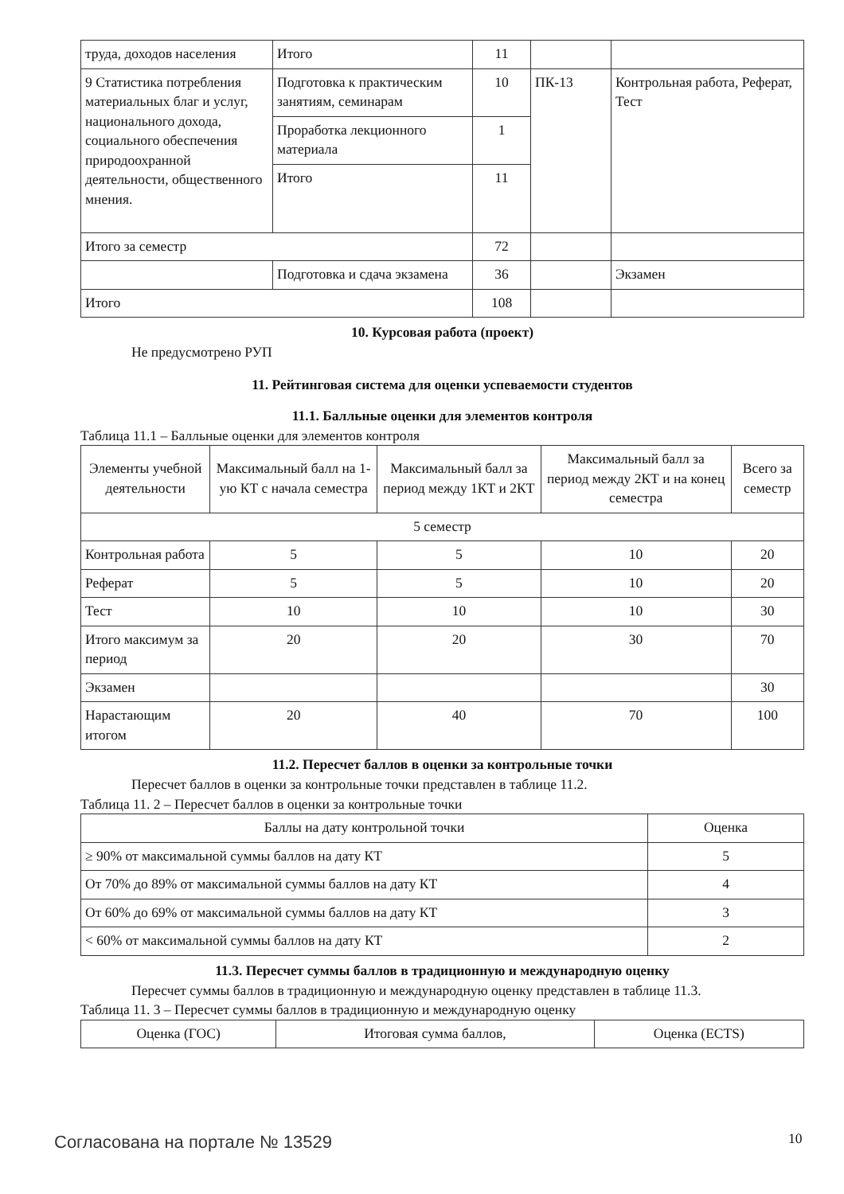| труда, доходов населения | Итого | 11 | | |
| 9 Статистика потребления материальных благ и услуг, национального дохода, социального обеспечения природоохранной деятельности, общественного мнения. | Подготовка к практическим занятиям, семинарам | 10 | ПК-13 | Контрольная работа, Реферат, Тест |
| | Проработка лекционного материала | 1 | | |
| | Итого | 11 | | |
| Итого за семестр | | 72 | | |
| | Подготовка и сдача экзамена | 36 | | Экзамен |
| Итого | | 108 | | |
10. Курсовая работа (проект)
Не предусмотрено РУП
11. Рейтинговая система для оценки успеваемости студентов
11.1. Балльные оценки для элементов контроля
Таблица 11.1 – Балльные оценки для элементов контроля
| Элементы учебной деятельности | Максимальный балл на 1-ую КТ с начала семестра | Максимальный балл за период между 1КТ и 2КТ | Максимальный балл за период между 2КТ и на конец семестра | Всего за семестр |
| --- | --- | --- | --- | --- |
| 5 семестр | | | | |
| Контрольная работа | 5 | 5 | 10 | 20 |
| Реферат | 5 | 5 | 10 | 20 |
| Тест | 10 | 10 | 10 | 30 |
| Итого максимум за период | 20 | 20 | 30 | 70 |
| Экзамен | | | | 30 |
| Нарастающим итогом | 20 | 40 | 70 | 100 |
11.2. Пересчет баллов в оценки за контрольные точки
Пересчет баллов в оценки за контрольные точки представлен в таблице 11.2.
Таблица 11. 2 – Пересчет баллов в оценки за контрольные точки
| Баллы на дату контрольной точки | Оценка |
| --- | --- |
| ≥ 90% от максимальной суммы баллов на дату КТ | 5 |
| От 70% до 89% от максимальной суммы баллов на дату КТ | 4 |
| От 60% до 69% от максимальной суммы баллов на дату КТ | 3 |
| < 60% от максимальной суммы баллов на дату КТ | 2 |
11.3. Пересчет суммы баллов в традиционную и международную оценку
Пересчет суммы баллов в традиционную и международную оценку представлен в таблице 11.3.
Таблица 11. 3 – Пересчет суммы баллов в традиционную и международную оценку
| Оценка (ГОС) | Итоговая сумма баллов, | Оценка (ECTS) |
| --- | --- | --- |
Согласована на портале № 13529 10